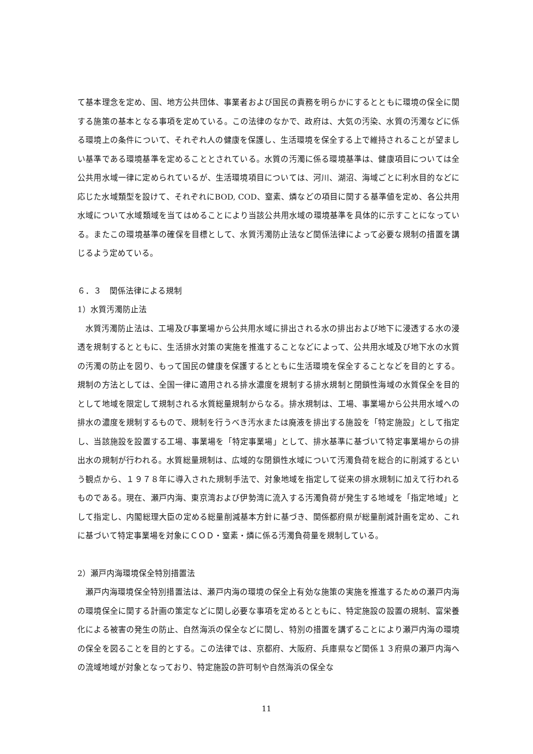て基本理念を定め、国、地方公共団体、事業者および国民の責務を明らかにするとともに環境の保全に関する施策の基本となる事項を定めている。この法律のなかで、政府は、大気の汚染、水質の汚濁などに係る環境上の条件について、それぞれ人の健康を保護し、生活環境を保全する上で維持されることが望ましい基準である環境基準を定めることとされている。水質の汚濁に係る環境基準は、健康項目については全公共用水域一律に定められているが、生活環境項目については、河川、湖沼、海域ごとに利水目的などに応じた水域類型を設けて、それぞれにBOD, COD、窒素、燐などの項目に関する基準値を定め、各公共用水域について水域類域を当てはめることにより当該公共用水域の環境基準を具体的に示すことになっている。またこの環境基準の確保を目標として、水質汚濁防止法など関係法律によって必要な規制の措置を講じるよう定めている。
６．３　関係法律による規制
1）水質汚濁防止法
水質汚濁防止法は、工場及び事業場から公共用水域に排出される水の排出および地下に浸透する水の浸透を規制するとともに、生活排水対策の実施を推進することなどによって、公共用水域及び地下水の水質の汚濁の防止を図り、もって国民の健康を保護するとともに生活環境を保全することなどを目的とする。規制の方法としては、全国一律に適用される排水濃度を規制する排水規制と閉鎖性海域の水質保全を目的として地域を限定して規制される水質総量規制からなる。排水規制は、工場、事業場から公共用水域への排水の濃度を規制するもので、規制を行うべき汚水または廃液を排出する施設を「特定施設」として指定し、当該施設を設置する工場、事業場を「特定事業場」として、排水基準に基づいて特定事業場からの排出水の規制が行われる。水質総量規制は、広域的な閉鎖性水域について汚濁負荷を総合的に削減するという観点から、１９７８年に導入された規制手法で、対象地域を指定して従来の排水規制に加えて行われるものである。現在、瀬戸内海、東京湾および伊勢湾に流入する汚濁負荷が発生する地域を「指定地域」として指定し、内閣総理大臣の定める総量削減基本方針に基づき、関係都府県が総量削減計画を定め、これに基づいて特定事業場を対象にＣＯＤ・窒素・燐に係る汚濁負荷量を規制している。
2）瀬戸内海環境保全特別措置法
瀬戸内海環境保全特別措置法は、瀬戸内海の環境の保全上有効な施策の実施を推進するための瀬戸内海の環境保全に関する計画の策定などに関し必要な事項を定めるとともに、特定施設の設置の規制、富栄養化による被害の発生の防止、自然海浜の保全などに関し、特別の措置を講ずることにより瀬戸内海の環境の保全を図ることを目的とする。この法律では、京都府、大阪府、兵庫県など関係１３府県の瀬戸内海への流域地域が対象となっており、特定施設の許可制や自然海浜の保全な
11